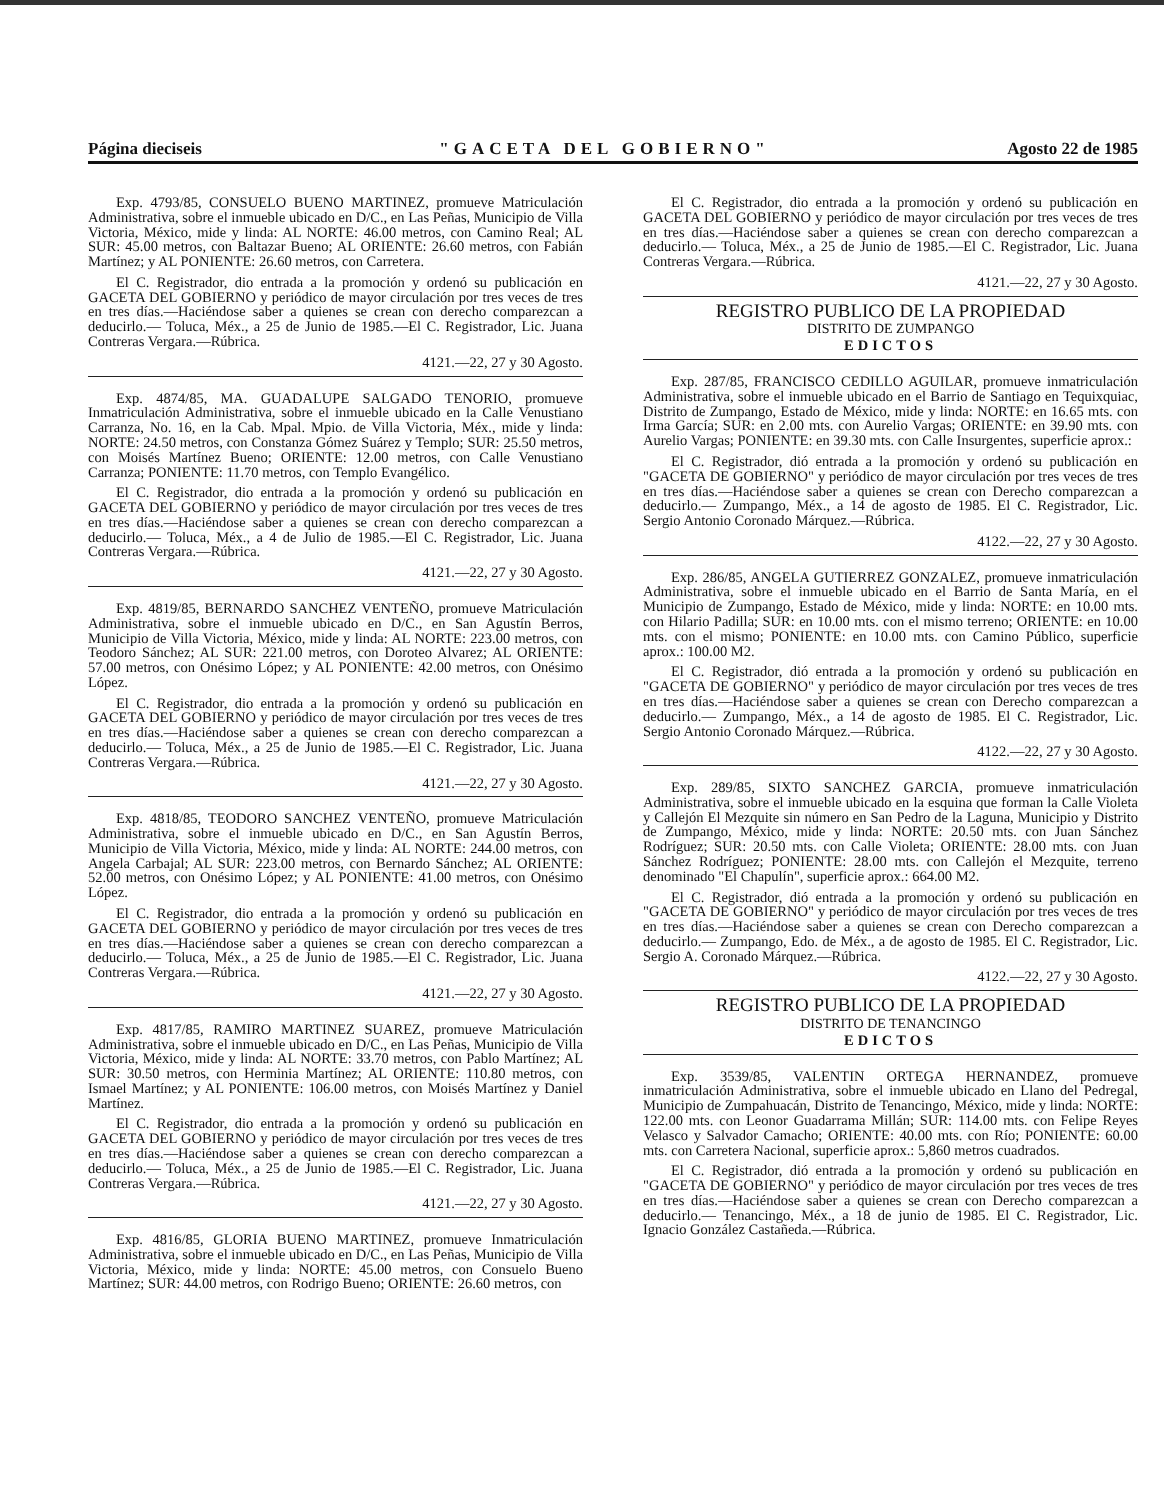Página dieciseis "GACETA DEL GOBIERNO" Agosto 22 de 1985
Exp. 4793/85, CONSUELO BUENO MARTINEZ, promueve Matriculación Administrativa, sobre el inmueble ubicado en D/C., en Las Peñas, Municipio de Villa Victoria, México, mide y linda: AL NORTE: 46.00 metros, con Camino Real; AL SUR: 45.00 metros, con Baltazar Bueno; AL ORIENTE: 26.60 metros, con Fabián Martínez; y AL PONIENTE: 26.60 metros, con Carretera.
El C. Registrador, dio entrada a la promoción y ordenó su publicación en GACETA DEL GOBIERNO y periódico de mayor circulación por tres veces de tres en tres días.—Haciéndose saber a quienes se crean con derecho comparezcan a deducirlo.— Toluca, Méx., a 25 de Junio de 1985.—El C. Registrador, Lic. Juana Contreras Vergara.—Rúbrica.
4121.—22, 27 y 30 Agosto.
Exp. 4874/85, MA. GUADALUPE SALGADO TENORIO, promueve Inmatriculación Administrativa, sobre el inmueble ubicado en la Calle Venustiano Carranza, No. 16, en la Cab. Mpal. Mpio. de Villa Victoria, Méx., mide y linda: NORTE: 24.50 metros, con Constanza Gómez Suárez y Templo; SUR: 25.50 metros, con Moisés Martínez Bueno; ORIENTE: 12.00 metros, con Calle Venustiano Carranza; PONIENTE: 11.70 metros, con Templo Evangélico.
El C. Registrador, dio entrada a la promoción y ordenó su publicación en GACETA DEL GOBIERNO y periódico de mayor circulación por tres veces de tres en tres días.—Haciéndose saber a quienes se crean con derecho comparezcan a deducirlo.— Toluca, Méx., a 4 de Julio de 1985.—El C. Registrador, Lic. Juana Contreras Vergara.—Rúbrica.
4121.—22, 27 y 30 Agosto.
Exp. 4819/85, BERNARDO SANCHEZ VENTEÑO, promueve Matriculación Administrativa, sobre el inmueble ubicado en D/C., en San Agustín Berros, Municipio de Villa Victoria, México, mide y linda: AL NORTE: 223.00 metros, con Teodoro Sánchez; AL SUR: 221.00 metros, con Doroteo Alvarez; AL ORIENTE: 57.00 metros, con Onésimo López; y AL PONIENTE: 42.00 metros, con Onésimo López.
El C. Registrador, dio entrada a la promoción y ordenó su publicación en GACETA DEL GOBIERNO y periódico de mayor circulación por tres veces de tres en tres días.—Haciéndose saber a quienes se crean con derecho comparezcan a deducirlo.— Toluca, Méx., a 25 de Junio de 1985.—El C. Registrador, Lic. Juana Contreras Vergara.—Rúbrica.
4121.—22, 27 y 30 Agosto.
Exp. 4818/85, TEODORO SANCHEZ VENTEÑO, promueve Matriculación Administrativa, sobre el inmueble ubicado en D/C., en San Agustín Berros, Municipio de Villa Victoria, México, mide y linda: AL NORTE: 244.00 metros, con Angela Carbajal; AL SUR: 223.00 metros, con Bernardo Sánchez; AL ORIENTE: 52.00 metros, con Onésimo López; y AL PONIENTE: 41.00 metros, con Onésimo López.
El C. Registrador, dio entrada a la promoción y ordenó su publicación en GACETA DEL GOBIERNO y periódico de mayor circulación por tres veces de tres en tres días.—Haciéndose saber a quienes se crean con derecho comparezcan a deducirlo.— Toluca, Méx., a 25 de Junio de 1985.—El C. Registrador, Lic. Juana Contreras Vergara.—Rúbrica.
4121.—22, 27 y 30 Agosto.
Exp. 4817/85, RAMIRO MARTINEZ SUAREZ, promueve Matriculación Administrativa, sobre el inmueble ubicado en D/C., en Las Peñas, Municipio de Villa Victoria, México, mide y linda: AL NORTE: 33.70 metros, con Pablo Martínez; AL SUR: 30.50 metros, con Herminia Martínez; AL ORIENTE: 110.80 metros, con Ismael Martínez; y AL PONIENTE: 106.00 metros, con Moisés Martínez y Daniel Martínez.
El C. Registrador, dio entrada a la promoción y ordenó su publicación en GACETA DEL GOBIERNO y periódico de mayor circulación por tres veces de tres en tres días.—Haciéndose saber a quienes se crean con derecho comparezcan a deducirlo.— Toluca, Méx., a 25 de Junio de 1985.—El C. Registrador, Lic. Juana Contreras Vergara.—Rúbrica.
4121.—22, 27 y 30 Agosto.
Exp. 4816/85, GLORIA BUENO MARTINEZ, promueve Inmatriculación Administrativa, sobre el inmueble ubicado en D/C., en Las Peñas, Municipio de Villa Victoria, México, mide y linda: NORTE: 45.00 metros, con Consuelo Bueno Martínez; SUR: 44.00 metros, con Rodrigo Bueno; ORIENTE: 26.60 metros, con
El C. Registrador, dio entrada a la promoción y ordenó su publicación en GACETA DEL GOBIERNO y periódico de mayor circulación por tres veces de tres en tres días.—Haciéndose saber a quienes se crean con derecho comparezcan a deducirlo.— Toluca, Méx., a 25 de Junio de 1985.—El C. Registrador, Lic. Juana Contreras Vergara.—Rúbrica.
4121.—22, 27 y 30 Agosto.
REGISTRO PUBLICO DE LA PROPIEDAD
DISTRITO DE ZUMPANGO
EDICTOS
Exp. 287/85, FRANCISCO CEDILLO AGUILAR, promueve inmatriculación Administrativa, sobre el inmueble ubicado en el Barrio de Santiago en Tequixquiac, Distrito de Zumpango, Estado de México, mide y linda: NORTE: en 16.65 mts. con Irma García; SUR: en 2.00 mts. con Aurelio Vargas; ORIENTE: en 39.90 mts. con Aurelio Vargas; PONIENTE: en 39.30 mts. con Calle Insurgentes, superficie aprox.:
El C. Registrador, dió entrada a la promoción y ordenó su publicación en "GACETA DE GOBIERNO" y periódico de mayor circulación por tres veces de tres en tres días.—Haciéndose saber a quienes se crean con Derecho comparezcan a deducirlo.— Zumpango, Méx., a 14 de agosto de 1985. El C. Registrador, Lic. Sergio Antonio Coronado Márquez.—Rúbrica.
4122.—22, 27 y 30 Agosto.
Exp. 286/85, ANGELA GUTIERREZ GONZALEZ, promueve inmatriculación Administrativa, sobre el inmueble ubicado en el Barrio de Santa María, en el Municipio de Zumpango, Estado de México, mide y linda: NORTE: en 10.00 mts. con Hilario Padilla; SUR: en 10.00 mts. con el mismo terreno; ORIENTE: en 10.00 mts. con el mismo; PONIENTE: en 10.00 mts. con Camino Público, superficie aprox.: 100.00 M2.
El C. Registrador, dió entrada a la promoción y ordenó su publicación en "GACETA DE GOBIERNO" y periódico de mayor circulación por tres veces de tres en tres días.—Haciéndose saber a quienes se crean con Derecho comparezcan a deducirlo.— Zumpango, Méx., a 14 de agosto de 1985. El C. Registrador, Lic. Sergio Antonio Coronado Márquez.—Rúbrica.
4122.—22, 27 y 30 Agosto.
Exp. 289/85, SIXTO SANCHEZ GARCIA, promueve inmatriculación Administrativa, sobre el inmueble ubicado en la esquina que forman la Calle Violeta y Callejón El Mezquite sin número en San Pedro de la Laguna, Municipio y Distrito de Zumpango, México, mide y linda: NORTE: 20.50 mts. con Juan Sánchez Rodríguez; SUR: 20.50 mts. con Calle Violeta; ORIENTE: 28.00 mts. con Juan Sánchez Rodríguez; PONIENTE: 28.00 mts. con Callejón el Mezquite, terreno denominado "El Chapulín", superficie aprox.: 664.00 M2.
El C. Registrador, dió entrada a la promoción y ordenó su publicación en "GACETA DE GOBIERNO" y periódico de mayor circulación por tres veces de tres en tres días.—Haciéndose saber a quienes se crean con Derecho comparezcan a deducirlo.— Zumpango, Edo. de Méx., a de agosto de 1985. El C. Registrador, Lic. Sergio A. Coronado Márquez.—Rúbrica.
4122.—22, 27 y 30 Agosto.
REGISTRO PUBLICO DE LA PROPIEDAD
DISTRITO DE TENANCINGO
EDICTOS
Exp. 3539/85, VALENTIN ORTEGA HERNANDEZ, promueve inmatriculación Administrativa, sobre el inmueble ubicado en Llano del Pedregal, Municipio de Zumpahuacán, Distrito de Tenancingo, México, mide y linda: NORTE: 122.00 mts. con Leonor Guadarrama Millán; SUR: 114.00 mts. con Felipe Reyes Velasco y Salvador Camacho; ORIENTE: 40.00 mts. con Río; PONIENTE: 60.00 mts. con Carretera Nacional, superficie aprox.: 5,860 metros cuadrados.
El C. Registrador, dió entrada a la promoción y ordenó su publicación en "GACETA DE GOBIERNO" y periódico de mayor circulación por tres veces de tres en tres días.—Haciéndose saber a quienes se crean con Derecho comparezcan a deducirlo.— Tenancingo, Méx., a 18 de junio de 1985. El C. Registrador, Lic. Ignacio González Castañeda.—Rúbrica.